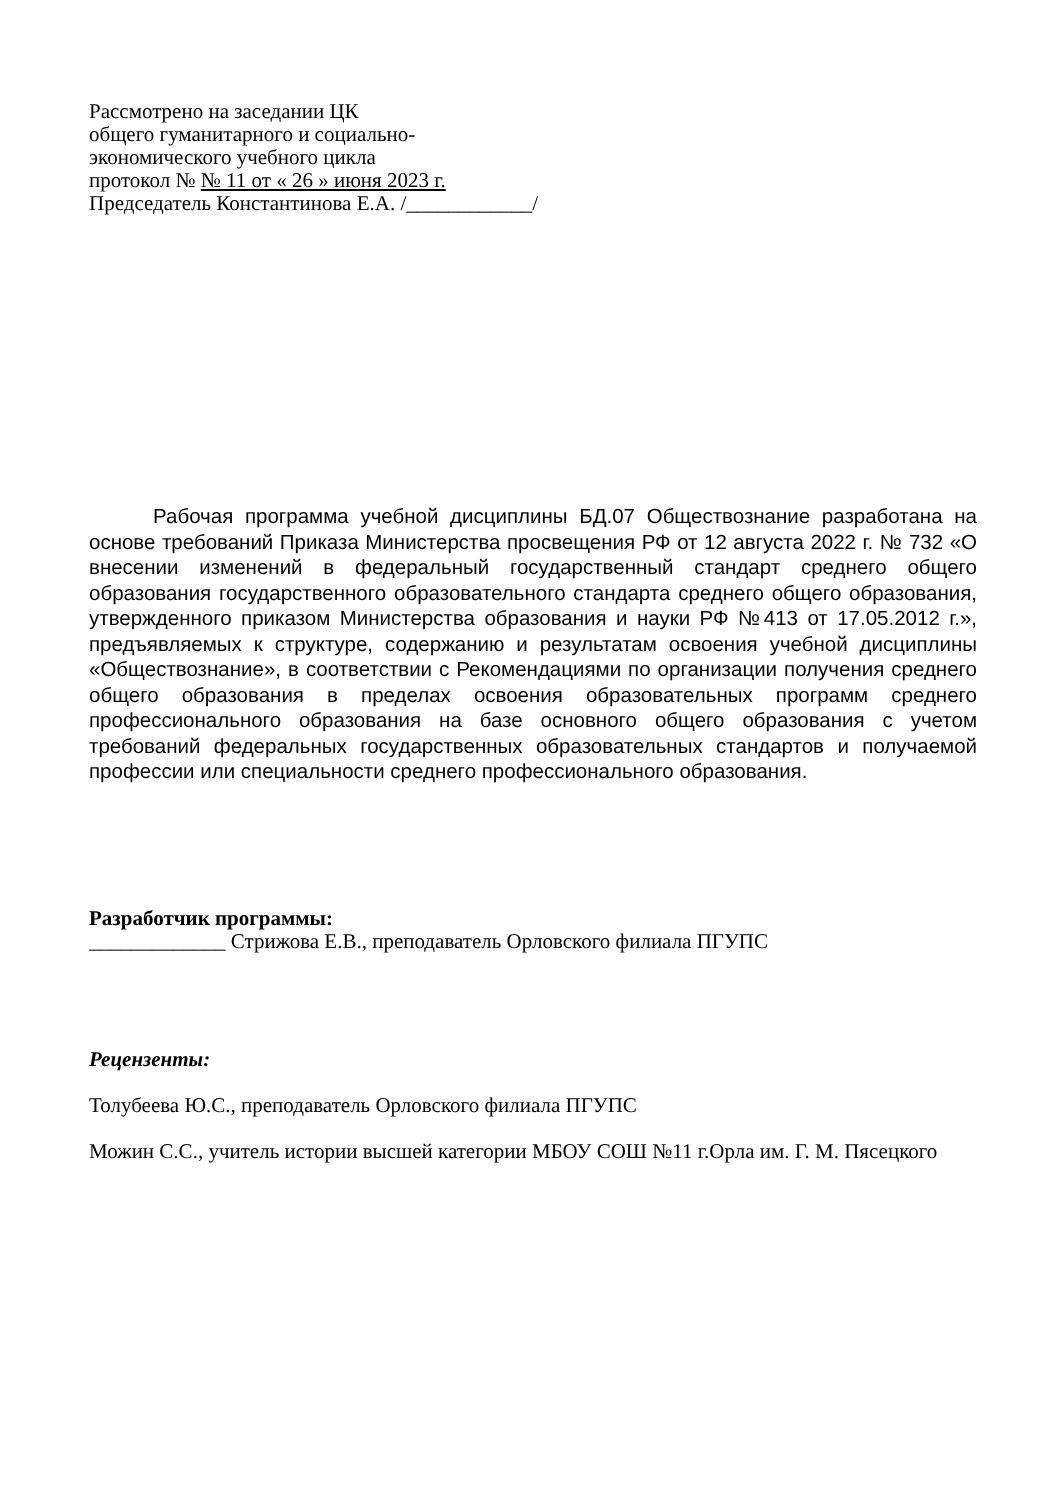Рассмотрено на заседании ЦК
общего гуманитарного и социально-
экономического учебного цикла
протокол № № 11 от « 26 » июня 2023 г.
Председатель Константинова Е.А. /____________/
Рабочая программа учебной дисциплины БД.07 Обществознание разработана на основе требований Приказа Министерства просвещения РФ от 12 августа 2022 г. № 732 «О внесении изменений в федеральный государственный стандарт среднего общего образования государственного образовательного стандарта среднего общего образования, утвержденного приказом Министерства образования и науки РФ №413 от 17.05.2012 г.», предъявляемых к структуре, содержанию и результатам освоения учебной дисциплины «Обществознание», в соответствии с Рекомендациями по организации получения среднего общего образования в пределах освоения образовательных программ среднего профессионального образования на базе основного общего образования с учетом требований федеральных государственных образовательных стандартов и получаемой профессии или специальности среднего профессионального образования.
Разработчик программы:
_____________ Стрижова Е.В., преподаватель Орловского филиала ПГУПС
Рецензенты:
Толубеева Ю.С., преподаватель Орловского филиала ПГУПС
Можин С.С., учитель истории высшей категории МБОУ СОШ №11 г.Орла им. Г. М. Пясецкого